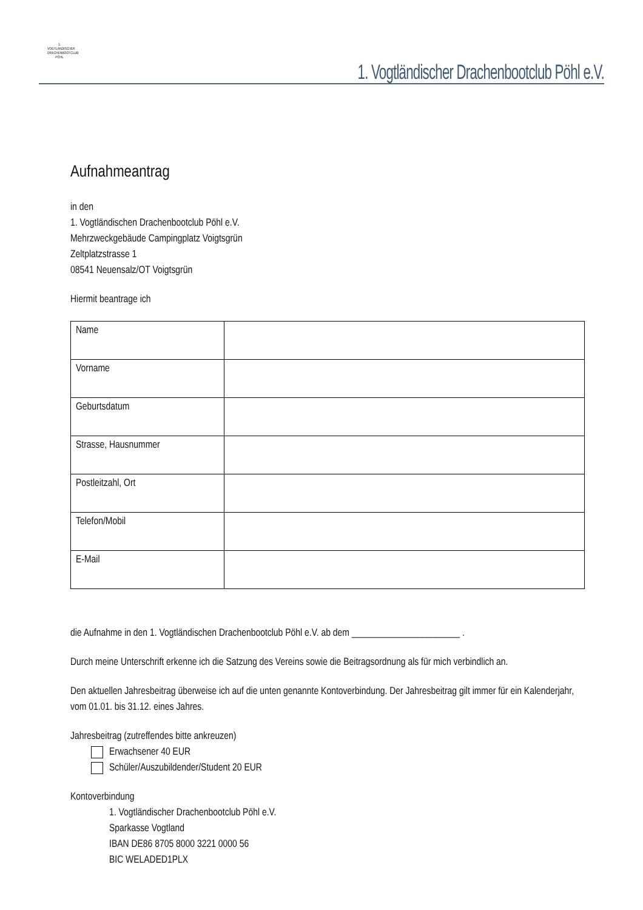1. VOGTLÄNDISCHER DRACHENBOOTCLUB PÖHL
1. Vogtländischer Drachenbootclub Pöhl e.V.
Aufnahmeantrag
in den
1. Vogtländischen Drachenbootclub Pöhl e.V.
Mehrzweckgebäude Campingplatz Voigtsgrün
Zeltplatzstrasse 1
08541 Neuensalz/OT Voigtsgrün
Hiermit beantrage ich
| Name | |
| Vorname | |
| Geburtsdatum | |
| Strasse, Hausnummer | |
| Postleitzahl, Ort | |
| Telefon/Mobil | |
| E-Mail | |
die Aufnahme in den 1. Vogtländischen Drachenbootclub Pöhl e.V. ab dem _______________________ .
Durch meine Unterschrift erkenne ich die Satzung des Vereins sowie die Beitragsordnung als für mich verbindlich an.
Den aktuellen Jahresbeitrag überweise ich auf die unten genannte Kontoverbindung. Der Jahresbeitrag gilt immer für ein Kalenderjahr, vom 01.01. bis 31.12. eines Jahres.
Jahresbeitrag (zutreffendes bitte ankreuzen)
Erwachsener 40 EUR
Schüler/Auszubildender/Student 20 EUR
Kontoverbindung
1. Vogtländischer Drachenbootclub Pöhl e.V.
Sparkasse Vogtland
IBAN DE86 8705 8000 3221 0000 56
BIC WELADED1PLX